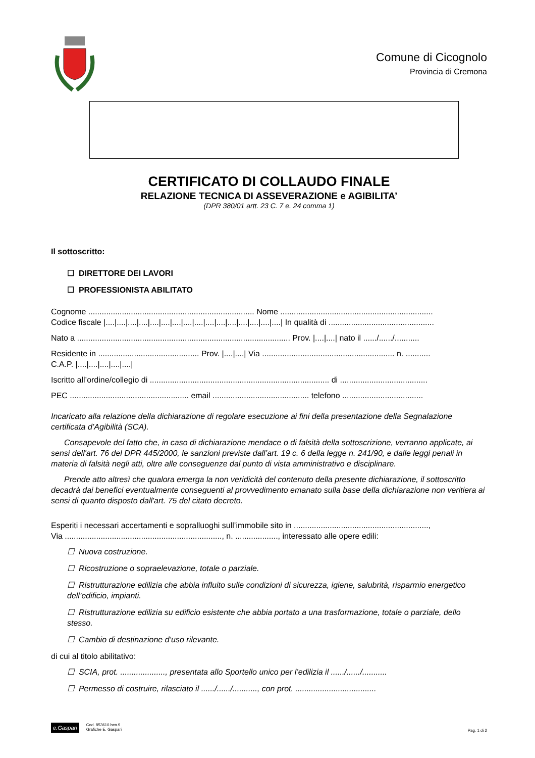Comune di Cicognolo
Provincia di Cremona
CERTIFICATO DI COLLAUDO FINALE
RELAZIONE TECNICA DI ASSEVERAZIONE e AGIBILITA’
(DPR 380/01 artt. 23 C. 7 e. 24 comma 1)
Il sottoscritto:
☐ DIRETTORE DEI LAVORI
☐ PROFESSIONISTA ABILITATO
Cognome .......................................................................... Nome ....................................................................
Codice fiscale |....|....|....|....|....|....|....|....|....|....|....|....|....|....|....|....| In qualità di ...............................................
Nato a ............................................................................................... Prov. |....|....| nato il ....../....../...........
Residente in ............................................. Prov. |....|....| Via ........................................................... n. ...........
C.A.P. |....|....|....|....|....|
Iscritto all’ordine/collegio di ................................................................................ di .......................................
PEC ..................................................... email ........................................... telefono ....................................
Incaricato alla relazione della dichiarazione di regolare esecuzione ai fini della presentazione della Segnalazione certificata d’Agibilità (SCA).
Consapevole del fatto che, in caso di dichiarazione mendace o di falsità della sottoscrizione, verranno applicate, ai sensi dell'art. 76 del DPR 445/2000, le sanzioni previste dall’art. 19 c. 6 della legge n. 241/90, e dalle leggi penali in materia di falsità negli atti, oltre alle conseguenze dal punto di vista amministrativo e disciplinare.
Prende atto altresì che qualora emerga la non veridicità del contenuto della presente dichiarazione, il sottoscritto decadrà dai benefici eventualmente conseguenti al provvedimento emanato sulla base della dichiarazione non veritiera ai sensi di quanto disposto dall'art. 75 del citato decreto.
Esperiti i necessari accertamenti e sopralluoghi sull’immobile sito in ............................................................,
Via ......................................................................, n. ..................., interessato alle opere edili:
☐ Nuova costruzione.
☐ Ricostruzione o sopraelevazione, totale o parziale.
☐ Ristrutturazione edilizia che abbia influito sulle condizioni di sicurezza, igiene, salubrità, risparmio energetico dell’edificio, impianti.
☐ Ristrutturazione edilizia su edificio esistente che abbia portato a una trasformazione, totale o parziale, dello stesso.
☐ Cambio di destinazione d’uso rilevante.
di cui al titolo abilitativo:
☐ SCIA, prot. ...................., presentata allo Sportello unico per l’edilizia il ....../....../...........
☐ Permesso di costruire, rilasciato il ....../....../..........., con prot. ....................................
e.Gaspari
Cod. 853610.bcn.9
Grafiche E. Gaspari
Pag. 1 di 2